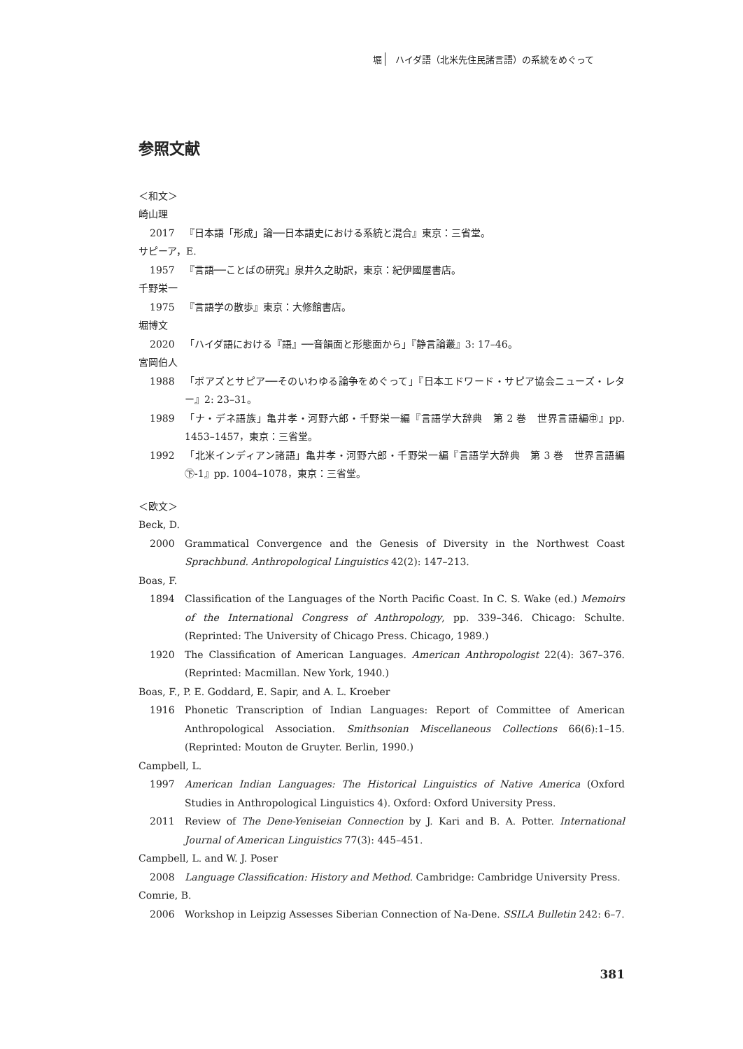堀 ハイダ語（北米先住民諸言語）の系統をめぐって
参照文献
＜和文＞
崎山理
2017 『日本語「形成」論──日本語史における系統と混合』東京：三省堂。
サピーア，E.
1957 『言語──ことばの研究』泉井久之助訳，東京：紀伊國屋書店。
千野栄一
1975 『言語学の散歩』東京：大修館書店。
堀博文
2020 「ハイダ語における『語』──音韻面と形態面から」『静言論叢』3: 17–46。
宮岡伯人
1988 「ボアズとサピア──そのいわゆる論争をめぐって」『日本エドワード・サピア協会ニューズ・レター』2: 23–31。
1989 「ナ・デネ語族」亀井孝・河野六郎・千野栄一編『言語学大辞典　第 2 巻　世界言語編㊥』pp. 1453–1457，東京：三省堂。
1992 「北米インディアン諸語」亀井孝・河野六郎・千野栄一編『言語学大辞典　第 3 巻　世界言語編㊦-1』pp. 1004–1078，東京：三省堂。
＜欧文＞
Beck, D.
2000 Grammatical Convergence and the Genesis of Diversity in the Northwest Coast Sprachbund. Anthropological Linguistics 42(2): 147–213.
Boas, F.
1894 Classification of the Languages of the North Pacific Coast. In C. S. Wake (ed.) Memoirs of the International Congress of Anthropology, pp. 339–346. Chicago: Schulte. (Reprinted: The University of Chicago Press. Chicago, 1989.)
1920 The Classification of American Languages. American Anthropologist 22(4): 367–376.(Reprinted: Macmillan. New York, 1940.)
Boas, F., P. E. Goddard, E. Sapir, and A. L. Kroeber
1916 Phonetic Transcription of Indian Languages: Report of Committee of American Anthropological Association. Smithsonian Miscellaneous Collections 66(6):1–15. (Reprinted: Mouton de Gruyter. Berlin, 1990.)
Campbell, L.
1997 American Indian Languages: The Historical Linguistics of Native America (Oxford Studies in Anthropological Linguistics 4). Oxford: Oxford University Press.
2011 Review of The Dene-Yeniseian Connection by J. Kari and B. A. Potter. International Journal of American Linguistics 77(3): 445–451.
Campbell, L. and W. J. Poser
2008 Language Classification: History and Method. Cambridge: Cambridge University Press.
Comrie, B.
2006 Workshop in Leipzig Assesses Siberian Connection of Na-Dene. SSILA Bulletin 242: 6–7.
381